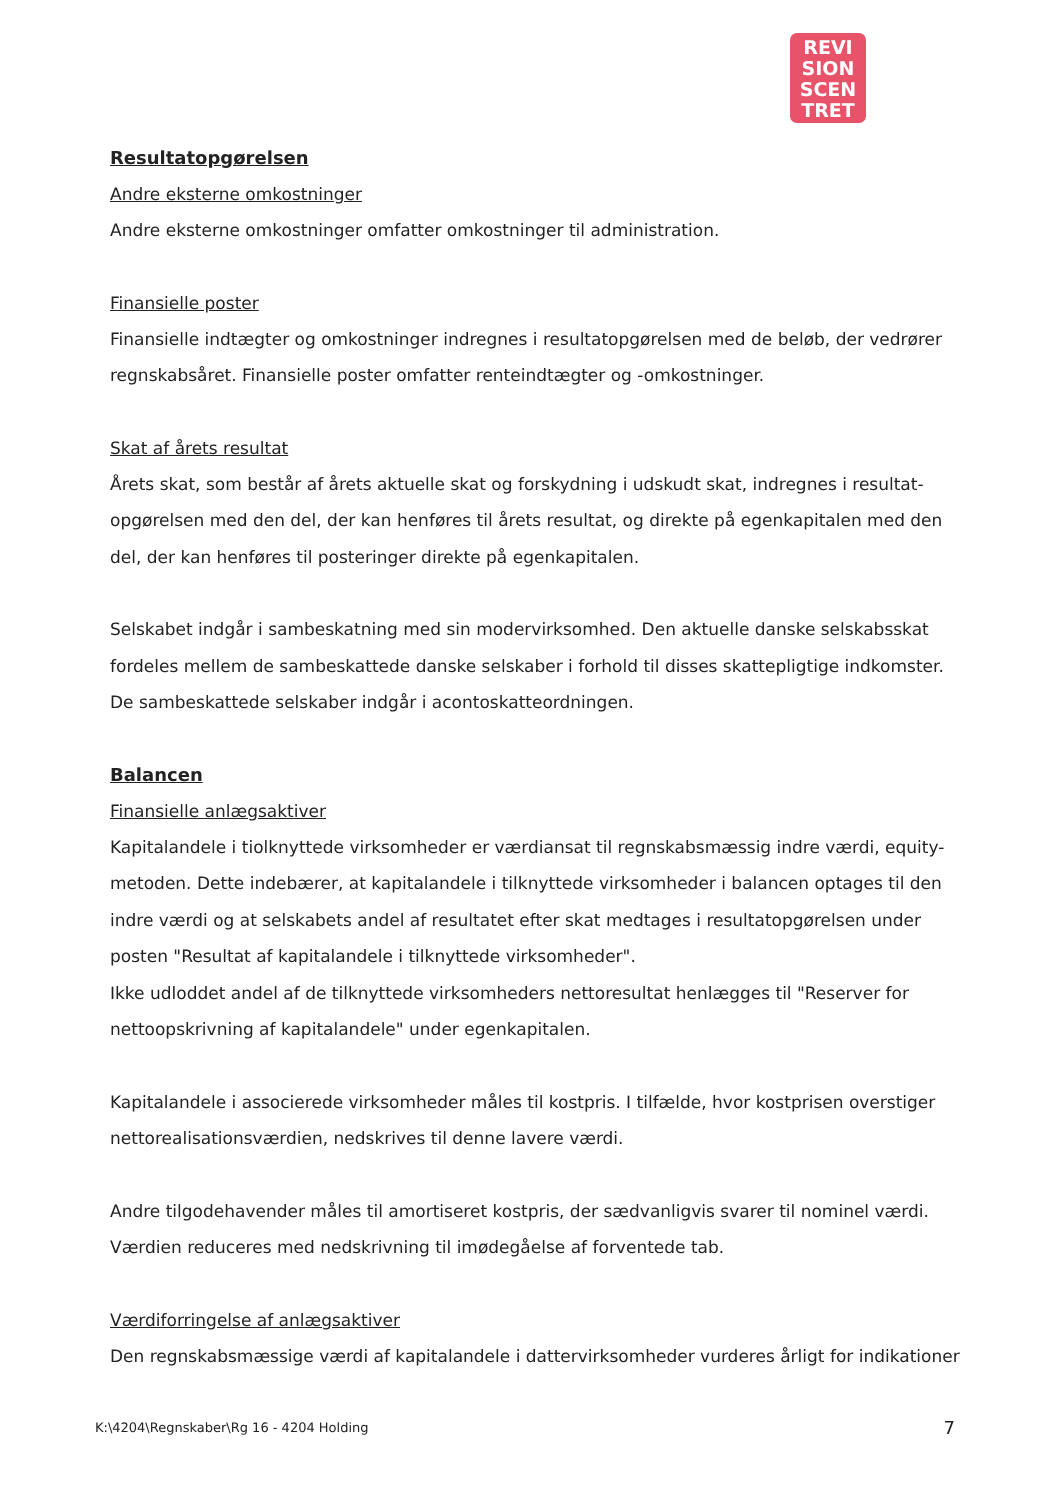REVI
SION
SCEN
TRET
Resultatopgørelsen
Andre eksterne omkostninger
Andre eksterne omkostninger omfatter omkostninger til administration.
Finansielle poster
Finansielle indtægter og omkostninger indregnes i resultatopgørelsen med de beløb, der vedrører regnskabsåret. Finansielle poster omfatter renteindtægter og -omkostninger.
Skat af årets resultat
Årets skat, som består af årets aktuelle skat og forskydning i udskudt skat, indregnes i resultat-opgørelsen med den del, der kan henføres til årets resultat, og direkte på egenkapitalen med den del, der kan henføres til posteringer direkte på egenkapitalen.
Selskabet indgår i sambeskatning med sin modervirksomhed. Den aktuelle danske selskabsskat fordeles mellem de sambeskattede danske selskaber i forhold til disses skattepligtige indkomster. De sambeskattede selskaber indgår i acontoskatteordningen.
Balancen
Finansielle anlægsaktiver
Kapitalandele i tiolknyttede virksomheder er værdiansat til regnskabsmæssig indre værdi, equity-metoden. Dette indebærer, at kapitalandele i tilknyttede virksomheder i balancen optages til den indre værdi og at selskabets andel af resultatet efter skat medtages i resultatopgørelsen under posten "Resultat af kapitalandele i tilknyttede virksomheder".
Ikke udloddet andel af de tilknyttede virksomheders nettoresultat henlægges til "Reserver for nettoopskrivning af kapitalandele" under egenkapitalen.
Kapitalandele i associerede virksomheder måles til kostpris. I tilfælde, hvor kostprisen overstiger nettorealisationsværdien, nedskrives til denne lavere værdi.
Andre tilgodehavender måles til amortiseret kostpris, der sædvanligvis svarer til nominel værdi. Værdien reduceres med nedskrivning til imødegåelse af forventede tab.
Værdiforringelse af anlægsaktiver
Den regnskabsmæssige værdi af kapitalandele i dattervirksomheder vurderes årligt for indikationer
K:\4204\Regnskaber\Rg 16 - 4204 Holding 7